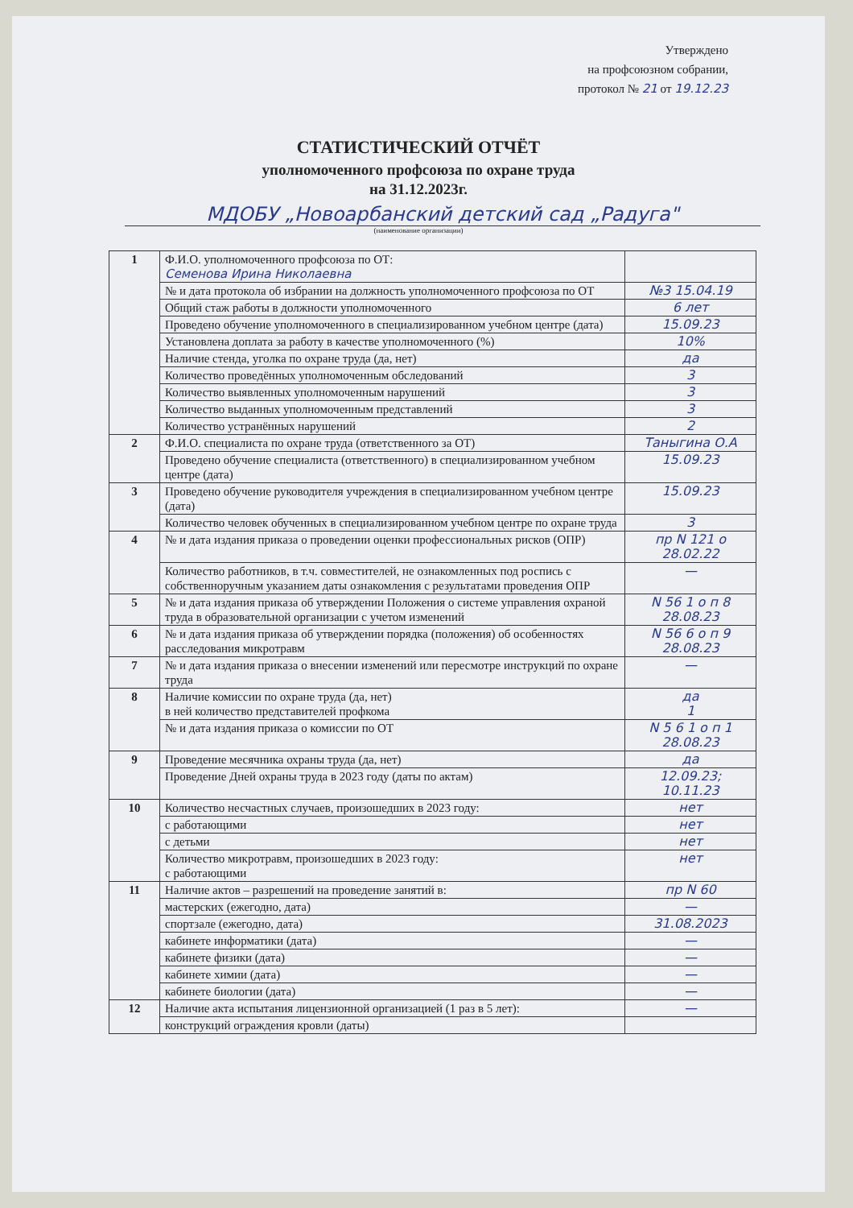Утверждено
на профсоюзном собрании,
протокол № 21 от 19.12.23
СТАТИСТИЧЕСКИЙ ОТЧЁТ
уполномоченного профсоюза по охране труда
на 31.12.2023г.
МДОБУ „Новоарбанский детский сад „Радуга"
(наименование организации)
| 1 | Ф.И.О. уполномоченного профсоюза по ОТ: Семенова Ирина Николаевна | |
| | № и дата протокола об избрании на должность уполномоченного профсоюза по ОТ | №3 15.04.19 |
| | Общий стаж работы в должности уполномоченного | 6 лет |
| | Проведено обучение уполномоченного в специализированном учебном центре (дата) | 15.09.23 |
| | Установлена доплата за работу в качестве уполномоченного (%) | 10% |
| | Наличие стенда, уголка по охране труда (да, нет) | да |
| | Количество проведённых уполномоченным обследований | 3 |
| | Количество выявленных уполномоченным нарушений | 3 |
| | Количество выданных уполномоченным представлений | 3 |
| | Количество устранённых нарушений | 2 |
| 2 | Ф.И.О. специалиста по охране труда (ответственного за ОТ) | Таныгина О.А |
| | Проведено обучение специалиста (ответственного) в специализированном учебном центре (дата) | 15.09.23 |
| 3 | Проведено обучение руководителя учреждения в специализированном учебном центре (дата) | 15.09.23 |
| | Количество человек обученных в специализированном учебном центре по охране труда | 3 |
| 4 | № и дата издания приказа о проведении оценки профессиональных рисков (ОПР) | пр N 121 о 28.02.22 |
| | Количество работников, в т.ч. совместителей, не ознакомленных под роспись с собственноручным указанием даты ознакомления с результатами проведения ОПР | — |
| 5 | № и дата издания приказа об утверждении Положения о системе управления охраной труда в образовательной организации с учетом изменений | N 56 1 о п 8 28.08.23 |
| 6 | № и дата издания приказа об утверждении порядка (положения) об особенностях расследования микротравм | N 56 6 о п 9 28.08.23 |
| 7 | № и дата издания приказа о внесении изменений или пересмотре инструкций по охране труда | — |
| 8 | Наличие комиссии по охране труда (да, нет) в ней количество представителей профкома | да 1 |
| | № и дата издания приказа о комиссии по ОТ | N 5 6 1 о п 1 28.08.23 |
| 9 | Проведение месячника охраны труда (да, нет) | да |
| | Проведение Дней охраны труда в 2023 году (даты по актам) | 12.09.23; 10.11.23 |
| 10 | Количество несчастных случаев, произошедших в 2023 году: | нет |
| | с работающими | нет |
| | с детьми | нет |
| | Количество микротравм, произошедших в 2023 году: с работающими | нет |
| 11 | Наличие актов – разрешений на проведение занятий в: | пр N 60 |
| | мастерских (ежегодно, дата) | — |
| | спортзале (ежегодно, дата) | 31.08.2023 |
| | кабинете информатики (дата) | — |
| | кабинете физики (дата) | — |
| | кабинете химии (дата) | — |
| | кабинете биологии (дата) | — |
| 12 | Наличие акта испытания лицензионной организацией (1 раз в 5 лет): | — |
| | конструкций ограждения кровли (даты) | |